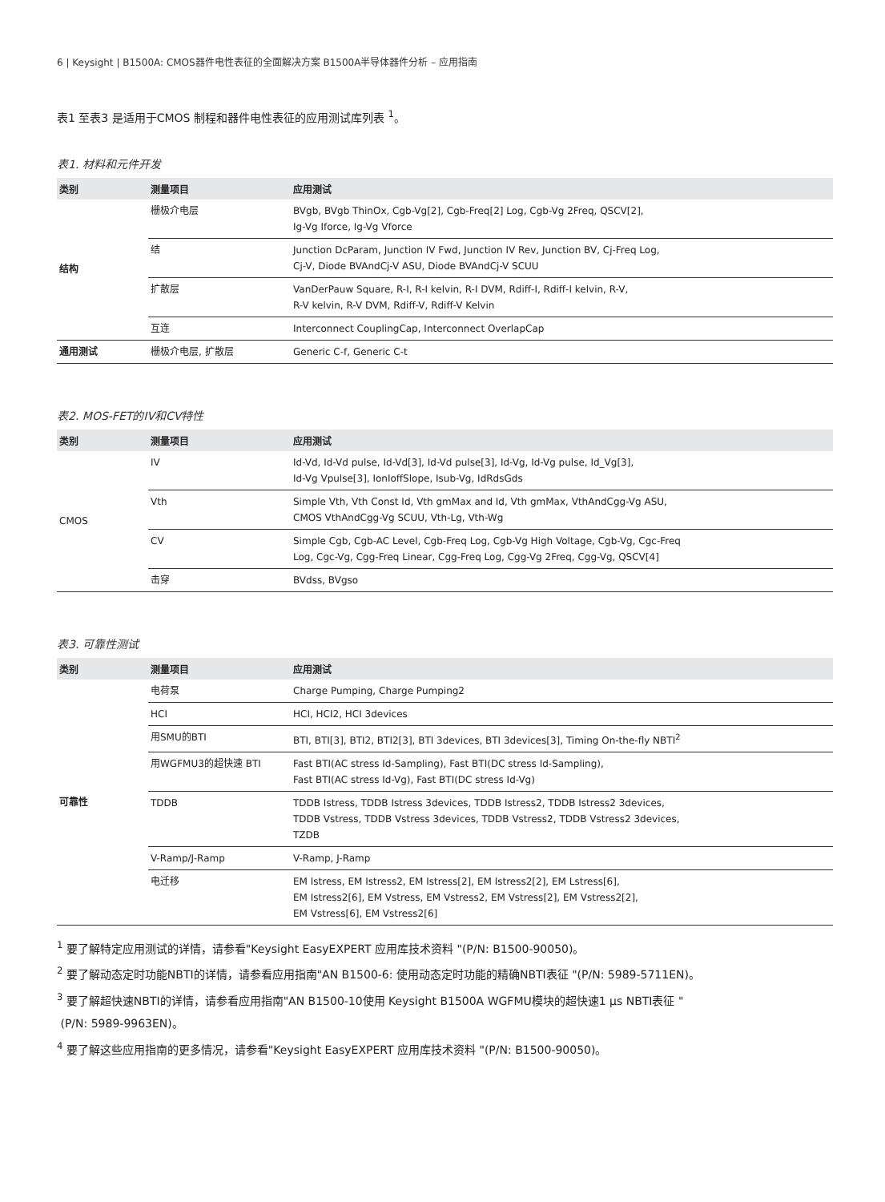6 | Keysight | B1500A: CMOS器件电性表征的全面解决方案 B1500A半导体器件分析 – 应用指南
表1 至表3 是适用于CMOS 制程和器件电性表征的应用测试库列表 <sup>1</sup>。
表1. 材料和元件开发
| 类别 | 测量项目 | 应用测试 |
| --- | --- | --- |
| 结构 | 栅极介电层 | BVgb, BVgb ThinOx, Cgb-Vg[2], Cgb-Freq[2] Log, Cgb-Vg 2Freq, QSCV[2], Ig-Vg Iforce, Ig-Vg Vforce |
| | 结 | Junction DcParam, Junction IV Fwd, Junction IV Rev, Junction BV, Cj-Freq Log, Cj-V, Diode BVAndCj-V ASU, Diode BVAndCj-V SCUU |
| | 扩散层 | VanDerPauw Square, R-I, R-I kelvin, R-I DVM, Rdiff-I, Rdiff-I kelvin, R-V, R-V kelvin, R-V DVM, Rdiff-V, Rdiff-V Kelvin |
| | 互连 | Interconnect CouplingCap, Interconnect OverlapCap |
| 通用测试 | 栅极介电层, 扩散层 | Generic C-f, Generic C-t |
表2. MOS-FET的IV和CV特性
| 类别 | 测量项目 | 应用测试 |
| --- | --- | --- |
| CMOS | IV | Id-Vd, Id-Vd pulse, Id-Vd[3], Id-Vd pulse[3], Id-Vg, Id-Vg pulse, Id_Vg[3], Id-Vg Vpulse[3], IonIoffSlope, Isub-Vg, IdRdsGds |
| | Vth | Simple Vth, Vth Const Id, Vth gmMax and Id, Vth gmMax, VthAndCgg-Vg ASU, CMOS VthAndCgg-Vg SCUU, Vth-Lg, Vth-Wg |
| | CV | Simple Cgb, Cgb-AC Level, Cgb-Freq Log, Cgb-Vg High Voltage, Cgb-Vg, Cgc-Freq Log, Cgc-Vg, Cgg-Freq Linear, Cgg-Freq Log, Cgg-Vg 2Freq, Cgg-Vg, QSCV[4] |
| | 击穿 | BVdss, BVgso |
表3. 可靠性测试
| 类别 | 测量项目 | 应用测试 |
| --- | --- | --- |
| 可靠性 | 电荷泵 | Charge Pumping, Charge Pumping2 |
| | HCI | HCI, HCI2, HCI 3devices |
| | 用SMU的BTI | BTI, BTI[3], BTI2, BTI2[3], BTI 3devices, BTI 3devices[3], Timing On-the-fly NBTI<sup>2</sup> |
| | 用WGFMU3的超快速 BTI | Fast BTI(AC stress Id-Sampling), Fast BTI(DC stress Id-Sampling), Fast BTI(AC stress Id-Vg), Fast BTI(DC stress Id-Vg) |
| | TDDB | TDDB Istress, TDDB Istress 3devices, TDDB Istress2, TDDB Istress2 3devices, TDDB Vstress, TDDB Vstress 3devices, TDDB Vstress2, TDDB Vstress2 3devices, TZDB |
| | V-Ramp/J-Ramp | V-Ramp, J-Ramp |
| | 电迁移 | EM Istress, EM Istress2, EM Istress[2], EM Istress2[2], EM Lstress[6], EM Istress2[6], EM Vstress, EM Vstress2, EM Vstress[2], EM Vstress2[2], EM Vstress[6], EM Vstress2[6] |
<sup>1</sup> 要了解特定应用测试的详情，请参看"Keysight EasyEXPERT 应用库技术资料 "(P/N: B1500-90050)。
<sup>2</sup> 要了解动态定时功能NBTI的详情，请参看应用指南"AN B1500-6: 使用动态定时功能的精确NBTI表征 "(P/N: 5989-5711EN)。
<sup>3</sup> 要了解超快速NBTI的详情，请参看应用指南"AN B1500-10使用 Keysight B1500A WGFMU模块的超快速1 μs NBTI表征 "
(P/N: 5989-9963EN)。
<sup>4</sup> 要了解这些应用指南的更多情况，请参看"Keysight EasyEXPERT 应用库技术资料 "(P/N: B1500-90050)。